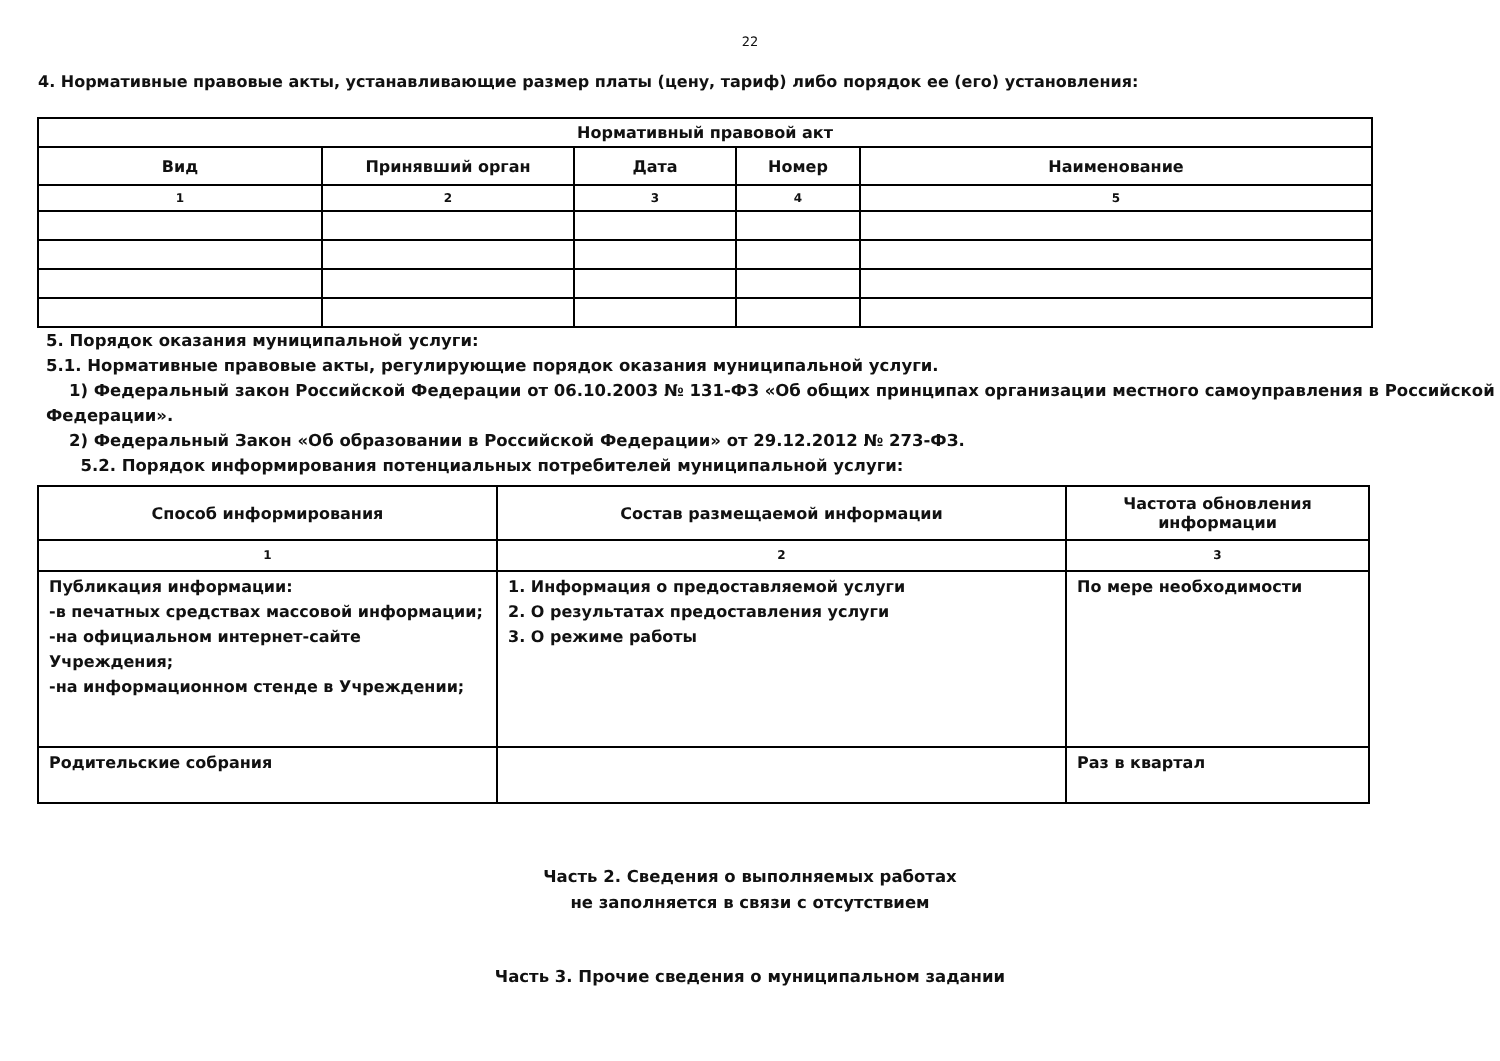22
4. Нормативные правовые акты, устанавливающие размер платы (цену, тариф) либо порядок ее (его) установления:
| Нормативный правовой акт | | | | |
| Вид | Принявший орган | Дата | Номер | Наименование |
| 1 | 2 | 3 | 4 | 5 |
5. Порядок оказания муниципальной услуги:
5.1. Нормативные правовые акты, регулирующие порядок оказания муниципальной услуги.
1) Федеральный закон Российской Федерации от 06.10.2003 № 131-ФЗ «Об общих принципах организации местного самоуправления в Российской Федерации».
2) Федеральный Закон «Об образовании в Российской Федерации» от 29.12.2012 № 273-ФЗ.
5.2. Порядок информирования потенциальных потребителей муниципальной услуги:
| Способ информирования | Состав размещаемой информации | Частота обновления информации |
| --- | --- | --- |
| 1 | 2 | 3 |
| Публикация информации: -в печатных средствах массовой информации; -на официальном интернет-сайте Учреждения; -на информационном стенде в Учреждении; | 1. Информация о предоставляемой услуги 2. О результатах предоставления услуги 3. О режиме работы | По мере необходимости |
| Родительские собрания | | Раз в квартал |
Часть 2. Сведения о выполняемых работах
не заполняется в связи с отсутствием
Часть 3. Прочие сведения о муниципальном задании